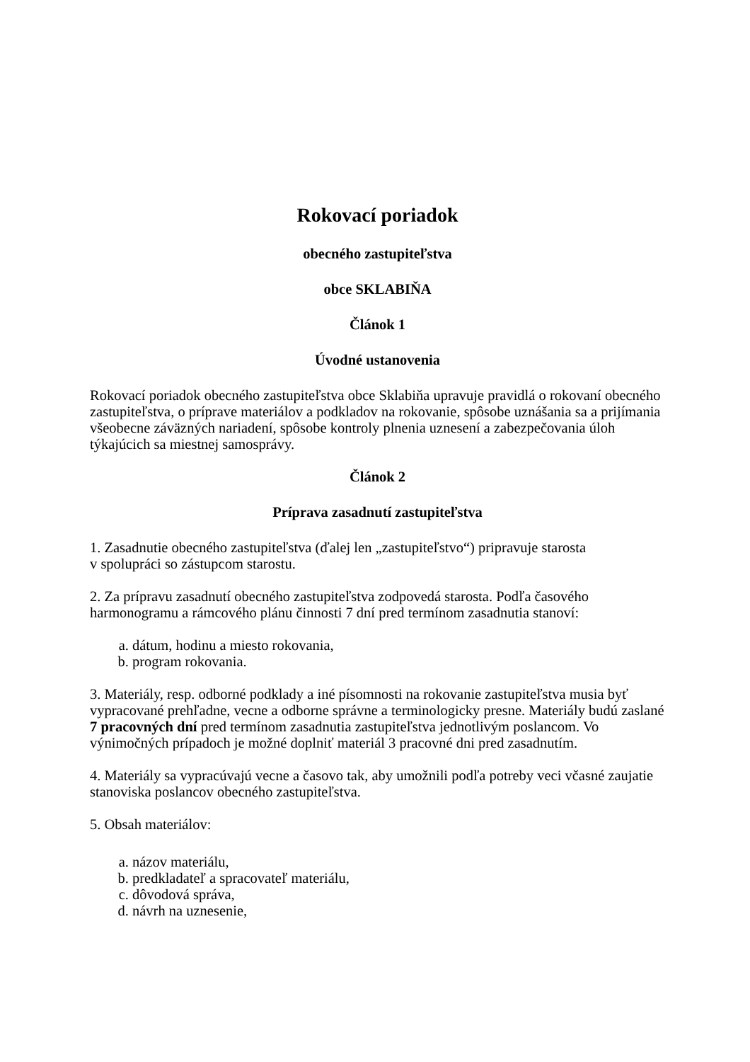Rokovací poriadok
obecného zastupiteľstva
obce SKLABIŇA
Článok 1
Úvodné ustanovenia
Rokovací poriadok obecného zastupiteľstva obce Sklabiňa upravuje pravidlá o rokovaní obecného zastupiteľstva, o príprave materiálov a podkladov na rokovanie, spôsobe uznášania sa a prijímania všeobecne záväzných nariadení, spôsobe kontroly plnenia uznesení a zabezpečovania úloh týkajúcich sa miestnej samosprávy.
Článok 2
Príprava zasadnutí zastupiteľstva
1. Zasadnutie obecného zastupiteľstva (ďalej len „zastupiteľstvo“) pripravuje starosta
v spolupráci so zástupcom starostu.
2. Za prípravu zasadnutí obecného zastupiteľstva zodpovedá starosta. Podľa časového harmonogramu a rámcového plánu činnosti 7 dní pred termínom zasadnutia stanoví:
a. dátum, hodinu a miesto rokovania,
b. program rokovania.
3. Materiály, resp. odborné podklady a iné písomnosti na rokovanie zastupiteľstva musia byť vypracované prehľadne, vecne a odborne správne a terminologicky presne. Materiály budú zaslané 7 pracovných dní pred termínom zasadnutia zastupiteľstva jednotlivým poslancom. Vo výnimočných prípadoch je možné doplniť materiál 3 pracovné dni pred zasadnutím.
4. Materiály sa vypracúvajú vecne a časovo tak, aby umožnili podľa potreby veci včasné zaujatie stanoviska poslancov obecného zastupiteľstva.
5. Obsah materiálov:
a. názov materiálu,
b. predkladateľ a spracovateľ materiálu,
c. dôvodová správa,
d. návrh na uznesenie,